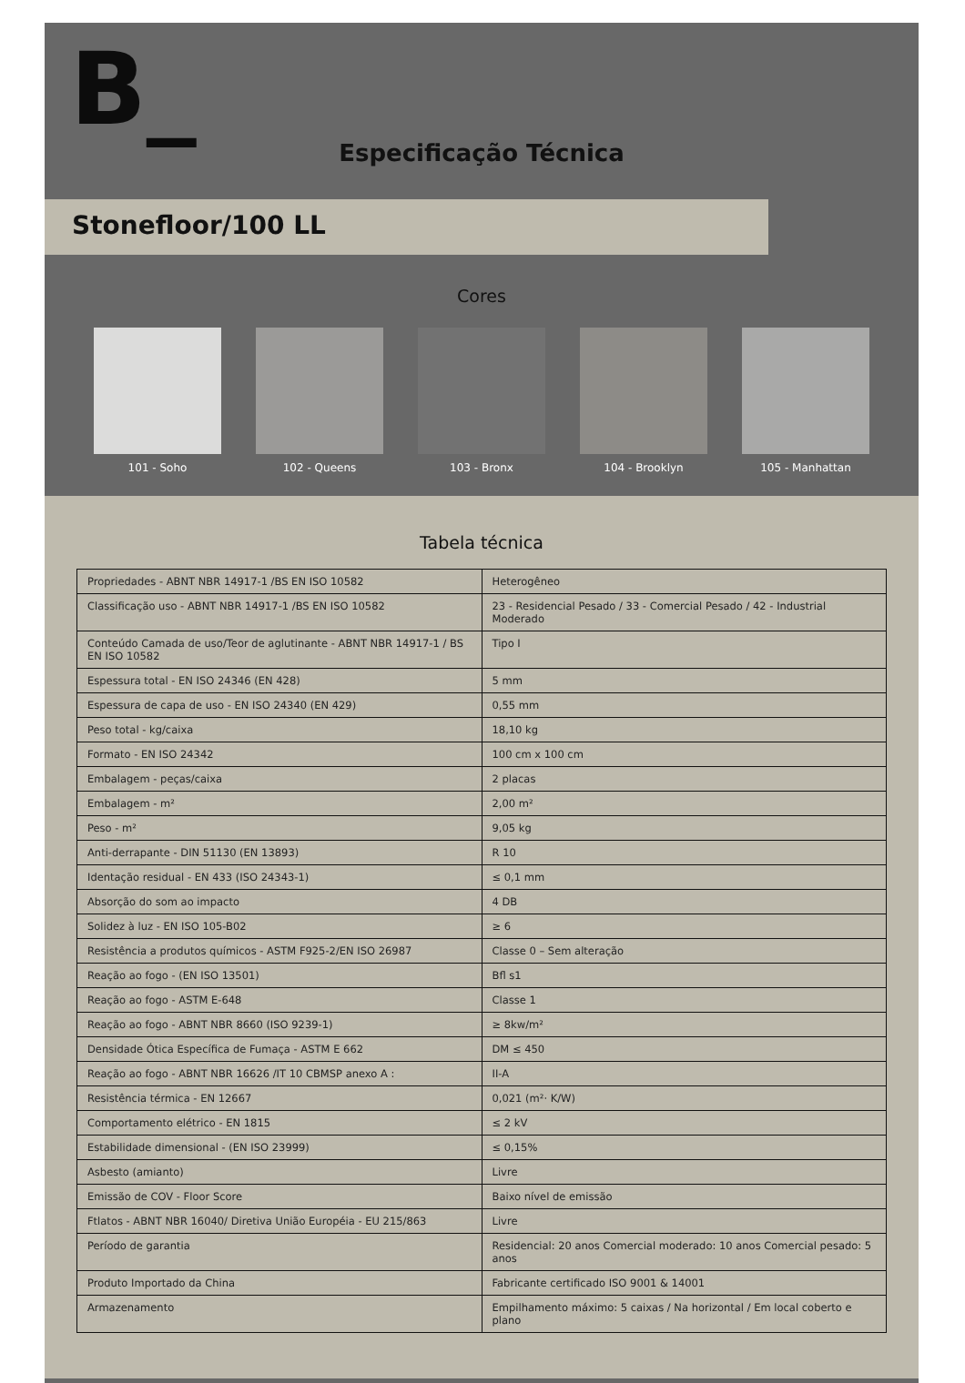B_
Especificação Técnica
Stonefloor/100 LL
Cores
101 - Soho 102 - Queens 103 - Bronx 104 - Brooklyn 105 - Manhattan
Tabela técnica
| Propriedades - ABNT NBR 14917-1 /BS EN ISO 10582 | Heterogêneo |
| Classificação uso - ABNT NBR 14917-1 /BS EN ISO 10582 | 23 - Residencial Pesado / 33 - Comercial Pesado / 42 - Industrial Moderado |
| Conteúdo Camada de uso/Teor de aglutinante - ABNT NBR 14917-1 / BS EN ISO 10582 | Tipo I |
| Espessura total - EN ISO 24346 (EN 428) | 5 mm |
| Espessura de capa de uso - EN ISO 24340 (EN 429) | 0,55 mm |
| Peso total - kg/caixa | 18,10 kg |
| Formato - EN ISO 24342 | 100 cm x 100 cm |
| Embalagem - peças/caixa | 2 placas |
| Embalagem - m² | 2,00 m² |
| Peso - m² | 9,05 kg |
| Anti-derrapante - DIN 51130 (EN 13893) | R 10 |
| Identação residual - EN 433 (ISO 24343-1) | ≤ 0,1 mm |
| Absorção do som ao impacto | 4 DB |
| Solidez à luz - EN ISO 105-B02 | ≥ 6 |
| Resistência a produtos químicos - ASTM F925-2/EN ISO 26987 | Classe 0 – Sem alteração |
| Reação ao fogo - (EN ISO 13501) | Bfl s1 |
| Reação ao fogo - ASTM E-648 | Classe 1 |
| Reação ao fogo - ABNT NBR 8660 (ISO 9239-1) | ≥ 8kw/m² |
| Densidade Ótica Específica de Fumaça - ASTM E 662 | DM ≤ 450 |
| Reação ao fogo - ABNT NBR 16626 /IT 10 CBMSP anexo A : | II-A |
| Resistência térmica - EN 12667 | 0,021 (m²· K/W) |
| Comportamento elétrico - EN 1815 | ≤ 2 kV |
| Estabilidade dimensional - (EN ISO 23999) | ≤ 0,15% |
| Asbesto (amianto) | Livre |
| Emissão de COV - Floor Score | Baixo nível de emissão |
| Ftlatos - ABNT NBR 16040/ Diretiva União Européia - EU 215/863 | Livre |
| Período de garantia | Residencial: 20 anos Comercial moderado: 10 anos Comercial pesado: 5 anos |
| Produto Importado da China | Fabricante certificado ISO 9001 & 14001 |
| Armazenamento | Empilhamento máximo: 5 caixas / Na horizontal / Em local coberto e plano |